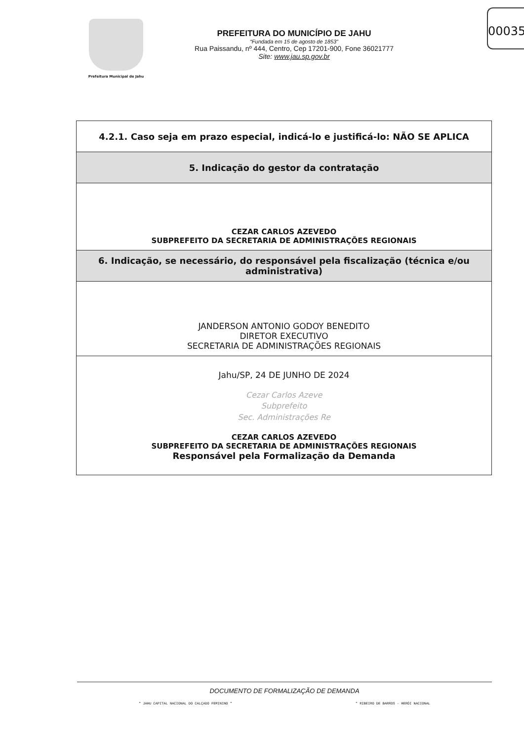00035
Prefeitura Municipal de Jahu
PREFEITURA DO MUNICÍPIO DE JAHU
“Fundada em 15 de agosto de 1853”
Rua Paissandu, nº 444, Centro, Cep 17201-900, Fone 36021777
Site: www.jau.sp.gov.br
| 4.2.1. Caso seja em prazo especial, indicá-lo e justificá-lo: NÃO SE APLICA |
| 5. Indicação do gestor da contratação |
| CEZAR CARLOS AZEVEDO SUBPREFEITO DA SECRETARIA DE ADMINISTRAÇÕES REGIONAIS |
| 6. Indicação, se necessário, do responsável pela fiscalização (técnica e/ou administrativa) |
| JANDERSON ANTONIO GODOY BENEDITO DIRETOR EXECUTIVO SECRETARIA DE ADMINISTRAÇÕES REGIONAIS |
| Jahu/SP, 24 DE JUNHO DE 2024 Cezar Carlos Azeve Subprefeito Sec. Administrações Re CEZAR CARLOS AZEVEDO SUBPREFEITO DA SECRETARIA DE ADMINISTRAÇÕES REGIONAIS Responsável pela Formalização da Demanda |
DOCUMENTO DE FORMALIZAÇÃO DE DEMANDA
" JAHU CAPITAL NACIONAL DO CALÇADO FEMININO " " RIBEIRO DE BARROS - HERÓI NACIONAL